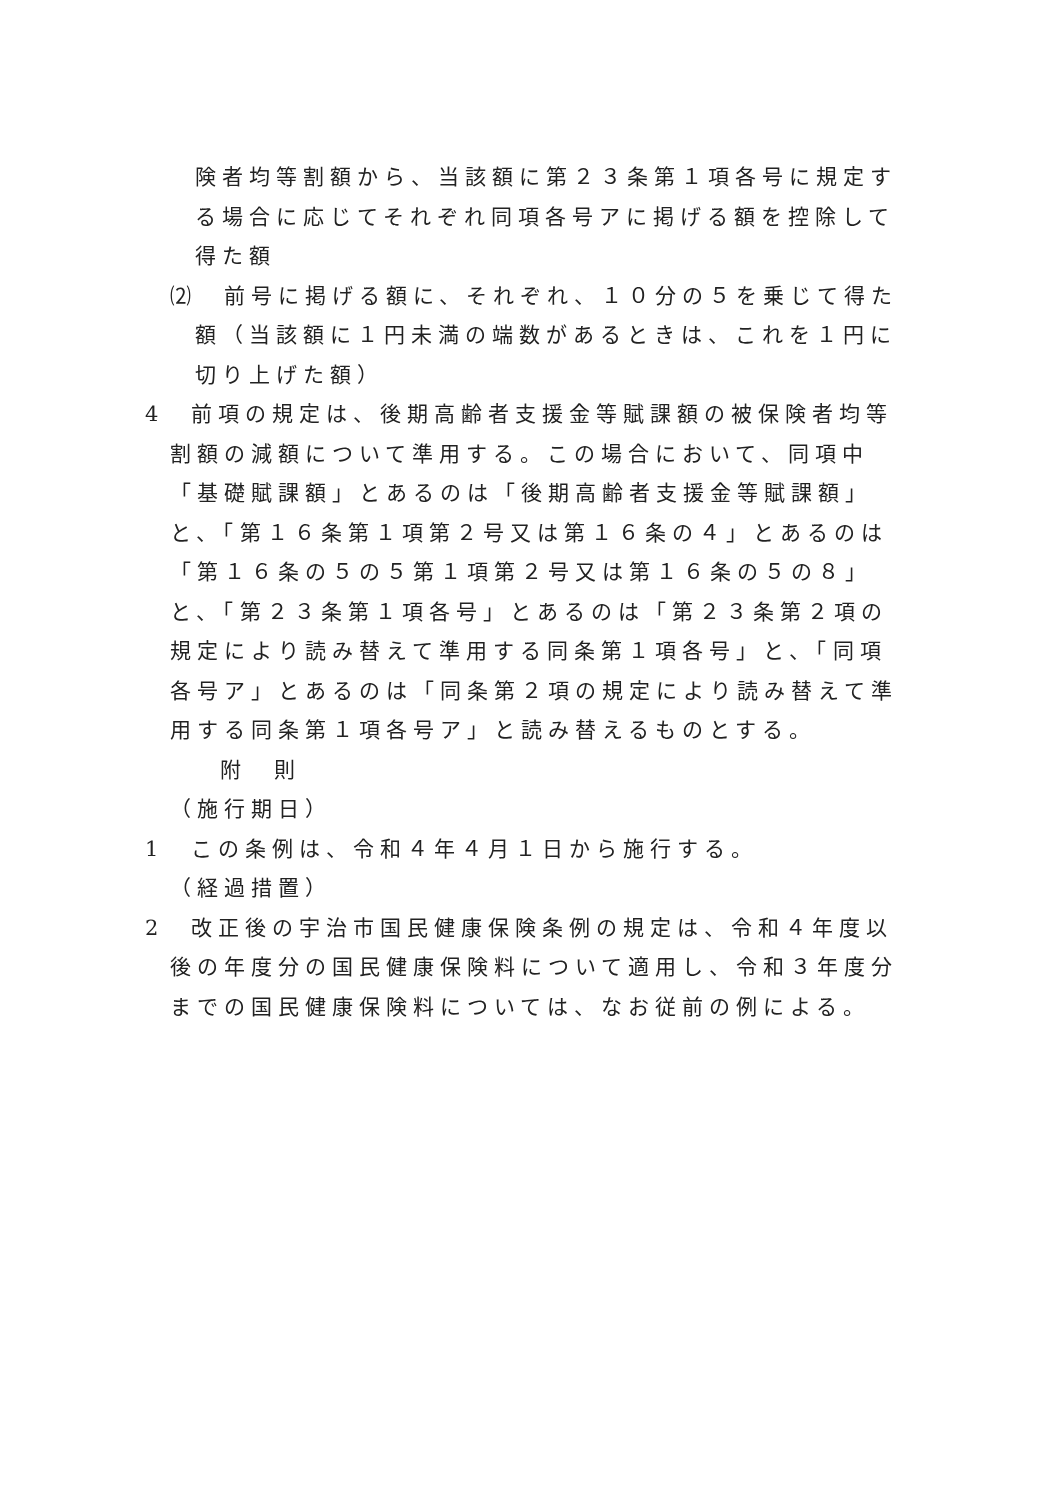険者均等割額から、当該額に第２３条第１項各号に規定する場合に応じてそれぞれ同項各号アに掲げる額を控除して得た額
⑵　前号に掲げる額に、それぞれ、１０分の５を乗じて得た額（当該額に１円未満の端数があるときは、これを１円に切り上げた額）
4　前項の規定は、後期高齢者支援金等賦課額の被保険者均等割額の減額について準用する。この場合において、同項中「基礎賦課額」とあるのは「後期高齢者支援金等賦課額」と、「第１６条第１項第２号又は第１６条の４」とあるのは「第１６条の５の５第１項第２号又は第１６条の５の８」と、「第２３条第１項各号」とあるのは「第２３条第２項の規定により読み替えて準用する同条第１項各号」と、「同項各号ア」とあるのは「同条第２項の規定により読み替えて準用する同条第１項各号ア」と読み替えるものとする。
附　則
（施行期日）
1　この条例は、令和４年４月１日から施行する。
（経過措置）
2　改正後の宇治市国民健康保険条例の規定は、令和４年度以後の年度分の国民健康保険料について適用し、令和３年度分までの国民健康保険料については、なお従前の例による。